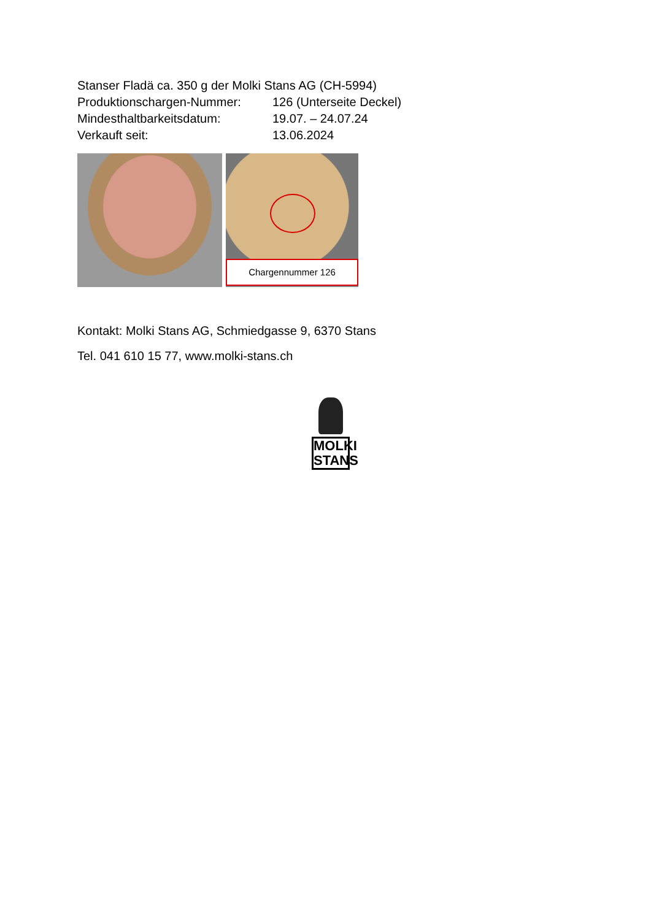Stanser Fladä ca. 350 g der Molki Stans AG (CH-5994)
Produktionschargen-Nummer: 126 (Unterseite Deckel)
Mindesthaltbarkeitsdatum: 19.07. – 24.07.24
Verkauft seit: 13.06.2024
Chargennummer 126
Kontakt: Molki Stans AG, Schmiedgasse 9, 6370 Stans
Tel. 041 610 15 77, www.molki-stans.ch
MOLKI
STANS